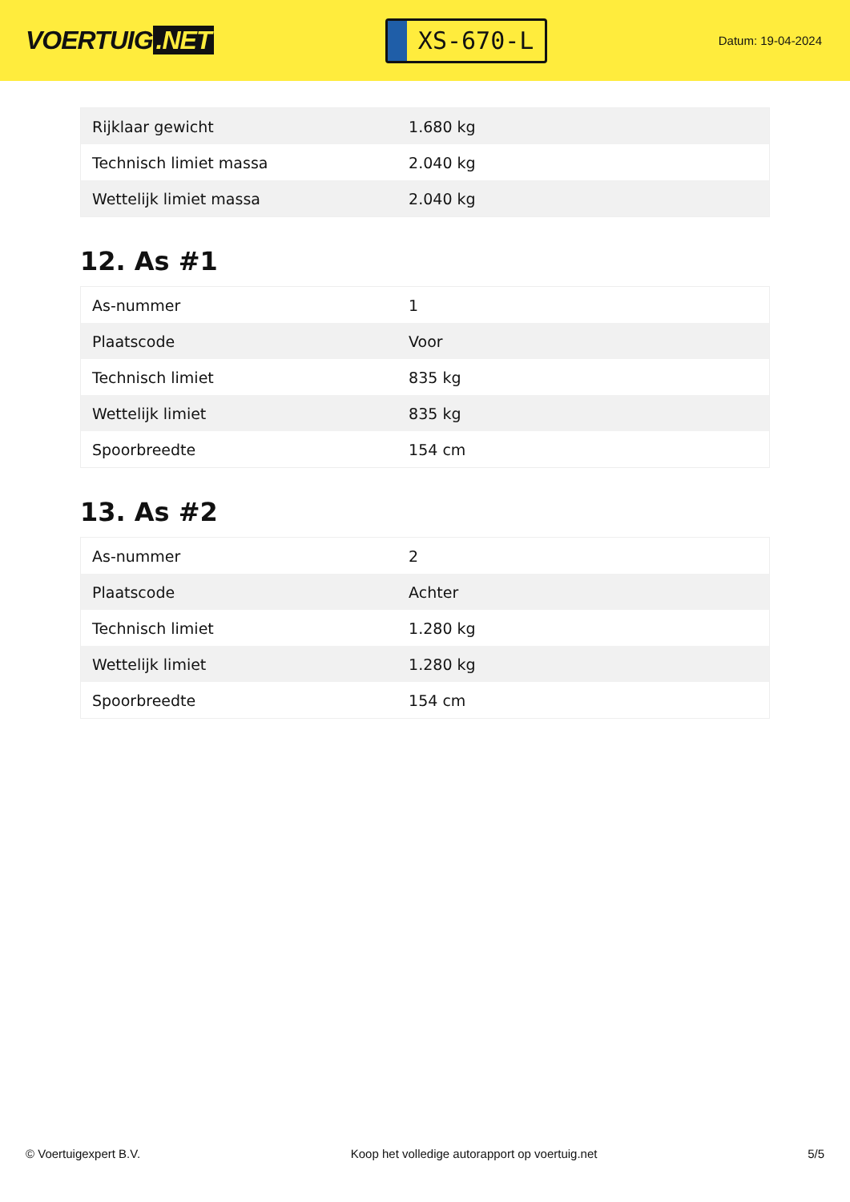VOERTUIG.NET
XS-670-L
Datum: 19-04-2024
| Rijklaar gewicht | 1.680 kg |
| Technisch limiet massa | 2.040 kg |
| Wettelijk limiet massa | 2.040 kg |
12. As #1
| As-nummer | 1 |
| Plaatscode | Voor |
| Technisch limiet | 835 kg |
| Wettelijk limiet | 835 kg |
| Spoorbreedte | 154 cm |
13. As #2
| As-nummer | 2 |
| Plaatscode | Achter |
| Technisch limiet | 1.280 kg |
| Wettelijk limiet | 1.280 kg |
| Spoorbreedte | 154 cm |
© Voertuigexpert B.V. Koop het volledige autorapport op voertuig.net 5/5